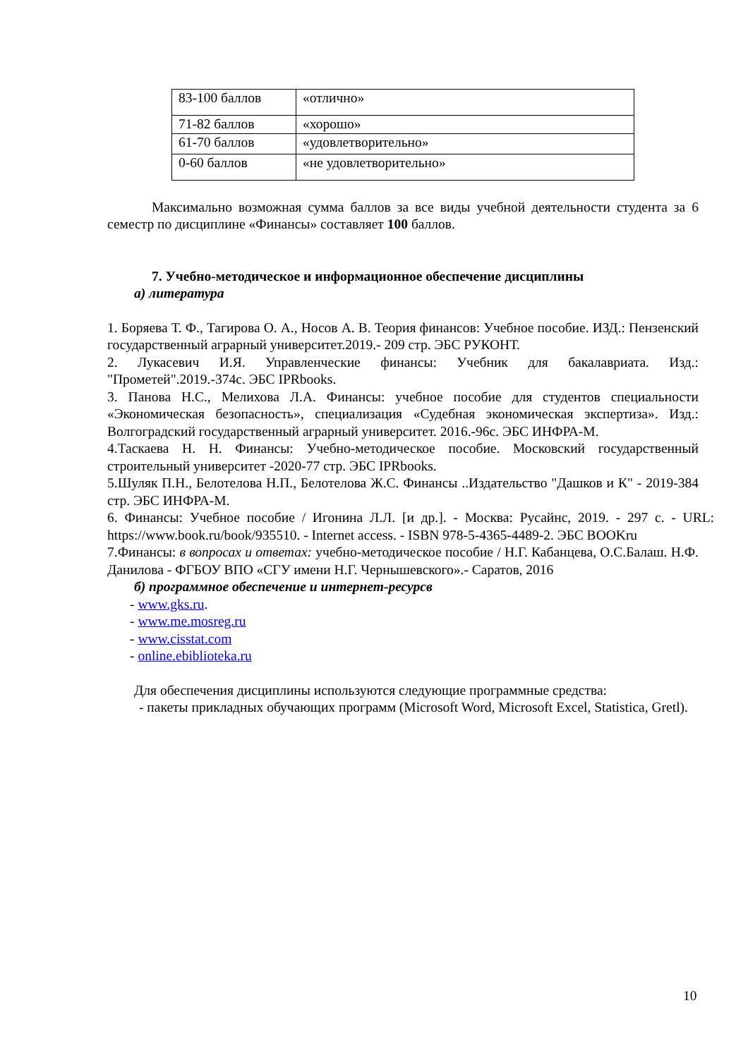| 83-100 баллов | «отлично» |
| 71-82 баллов | «хорошо» |
| 61-70 баллов | «удовлетворительно» |
| 0-60 баллов | «не удовлетворительно» |
Максимально возможная сумма баллов за все виды учебной деятельности студента за 6 семестр по дисциплине «Финансы» составляет 100 баллов.
7. Учебно-методическое и информационное обеспечение дисциплины
а) литература
1. Боряева Т. Ф., Тагирова О. А., Носов А. В. Теория финансов: Учебное пособие. ИЗД.: Пензенский государственный аграрный университет.2019.- 209 стр. ЭБС РУКОНТ.
2. Лукасевич И.Я. Управленческие финансы: Учебник для бакалавриата. Изд.: "Прометей".2019.-374с. ЭБС IPRbooks.
3. Панова Н.С., Мелихова Л.А. Финансы: учебное пособие для студентов специальности «Экономическая безопасность», специализация «Судебная экономическая экспертиза». Изд.: Волгоградский государственный аграрный университет. 2016.-96с. ЭБС ИНФРА-М.
4.Таскаева Н. Н. Финансы: Учебно-методическое пособие. Московский государственный строительный университет -2020-77 стр. ЭБС IPRbooks.
5.Шуляк П.Н., Белотелова Н.П., Белотелова Ж.С. Финансы ..Издательство "Дашков и К" - 2019-384 стр. ЭБС ИНФРА-М.
6. Финансы: Учебное пособие / Игонина Л.Л. [и др.]. - Москва: Русайнс, 2019. - 297 с. - URL: https://www.book.ru/book/935510. - Internet access. - ISBN 978-5-4365-4489-2. ЭБС BOOKru
7.Финансы: в вопросах и ответах: учебно-методическое пособие / Н.Г. Кабанцева, О.С.Балаш. Н.Ф. Данилова - ФГБОУ ВПО «СГУ имени Н.Г. Чернышевского».- Саратов, 2016
б) программное обеспечение и интернет-ресурсв
- www.gks.ru.
- www.me.mosreg.ru
- www.cisstat.com
- online.ebiblioteka.ru
Для обеспечения дисциплины используются следующие программные средства:
- пакеты прикладных обучающих программ (Microsoft Word, Microsoft Excel, Statistica, Gretl).
10